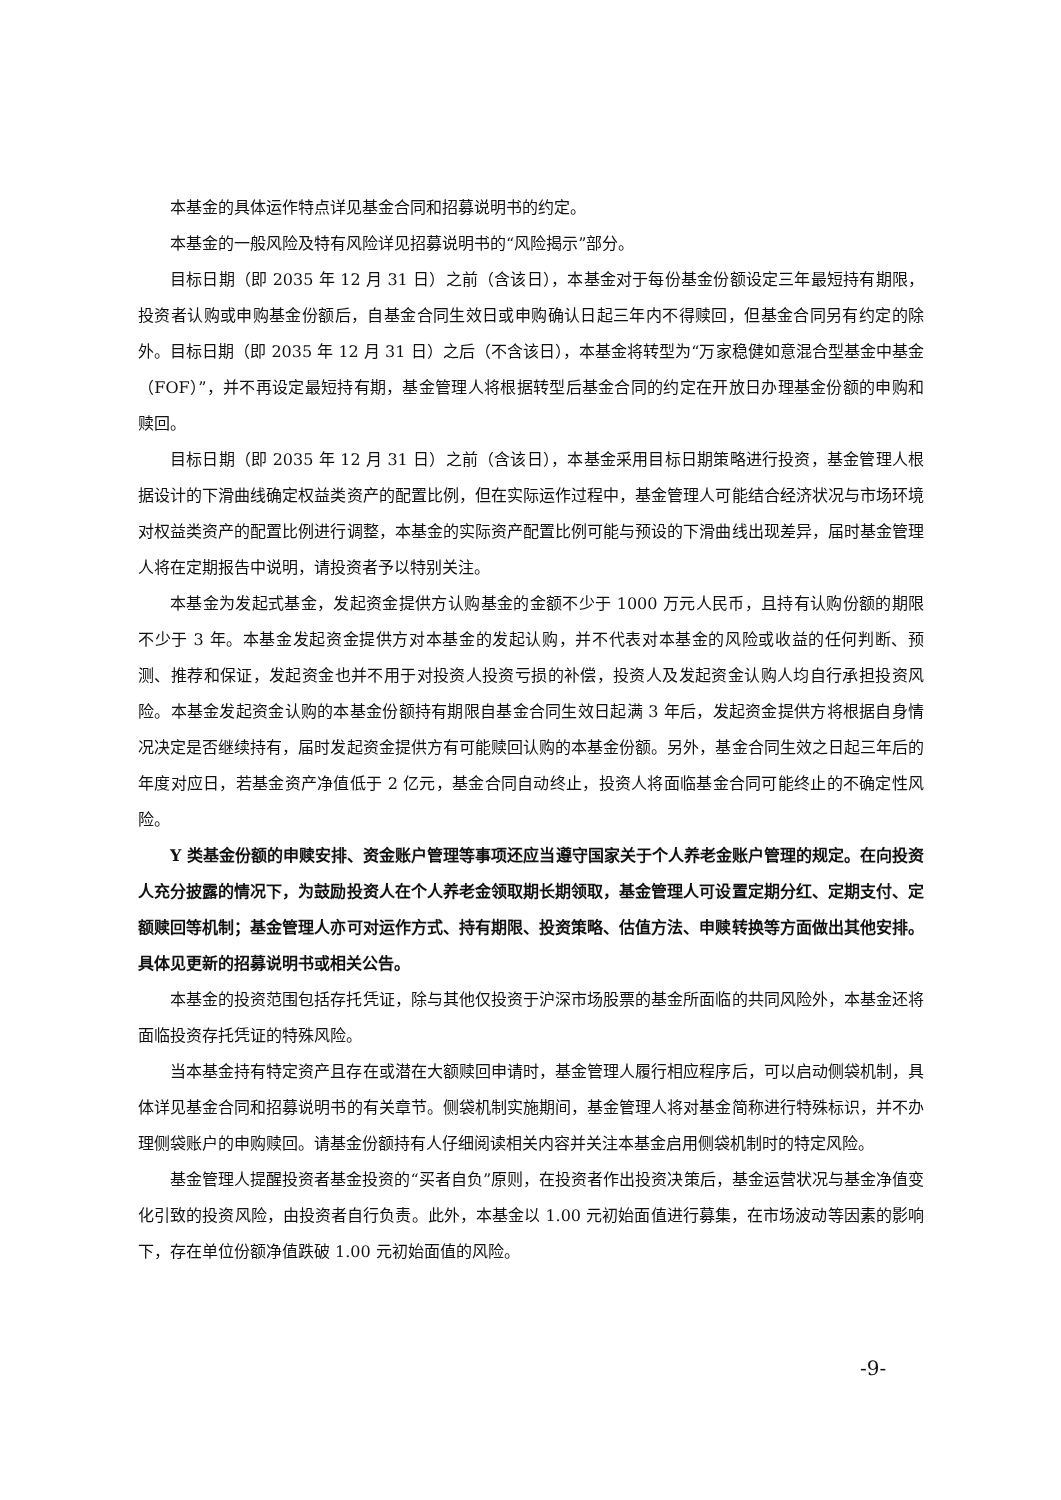本基金的具体运作特点详见基金合同和招募说明书的约定。
本基金的一般风险及特有风险详见招募说明书的“风险揭示”部分。
目标日期（即 2035 年 12 月 31 日）之前（含该日），本基金对于每份基金份额设定三年最短持有期限，投资者认购或申购基金份额后，自基金合同生效日或申购确认日起三年内不得赎回，但基金合同另有约定的除外。目标日期（即 2035 年 12 月 31 日）之后（不含该日），本基金将转型为“万家稳健如意混合型基金中基金（FOF）”，并不再设定最短持有期，基金管理人将根据转型后基金合同的约定在开放日办理基金份额的申购和赎回。
目标日期（即 2035 年 12 月 31 日）之前（含该日），本基金采用目标日期策略进行投资，基金管理人根据设计的下滑曲线确定权益类资产的配置比例，但在实际运作过程中，基金管理人可能结合经济状况与市场环境对权益类资产的配置比例进行调整，本基金的实际资产配置比例可能与预设的下滑曲线出现差异，届时基金管理人将在定期报告中说明，请投资者予以特别关注。
本基金为发起式基金，发起资金提供方认购基金的金额不少于 1000 万元人民币，且持有认购份额的期限不少于 3 年。本基金发起资金提供方对本基金的发起认购，并不代表对本基金的风险或收益的任何判断、预测、推荐和保证，发起资金也并不用于对投资人投资亏损的补偿，投资人及发起资金认购人均自行承担投资风险。本基金发起资金认购的本基金份额持有期限自基金合同生效日起满 3 年后，发起资金提供方将根据自身情况决定是否继续持有，届时发起资金提供方有可能赎回认购的本基金份额。另外，基金合同生效之日起三年后的年度对应日，若基金资产净值低于 2 亿元，基金合同自动终止，投资人将面临基金合同可能终止的不确定性风险。
Y 类基金份额的申赎安排、资金账户管理等事项还应当遵守国家关于个人养老金账户管理的规定。在向投资人充分披露的情况下，为鼓励投资人在个人养老金领取期长期领取，基金管理人可设置定期分红、定期支付、定额赎回等机制；基金管理人亦可对运作方式、持有期限、投资策略、估值方法、申赎转换等方面做出其他安排。具体见更新的招募说明书或相关公告。
本基金的投资范围包括存托凭证，除与其他仅投资于沪深市场股票的基金所面临的共同风险外，本基金还将面临投资存托凭证的特殊风险。
当本基金持有特定资产且存在或潜在大额赎回申请时，基金管理人履行相应程序后，可以启动侧袋机制，具体详见基金合同和招募说明书的有关章节。侧袋机制实施期间，基金管理人将对基金简称进行特殊标识，并不办理侧袋账户的申购赎回。请基金份额持有人仔细阅读相关内容并关注本基金启用侧袋机制时的特定风险。
基金管理人提醒投资者基金投资的“买者自负”原则，在投资者作出投资决策后，基金运营状况与基金净值变化引致的投资风险，由投资者自行负责。此外，本基金以 1.00 元初始面值进行募集，在市场波动等因素的影响下，存在单位份额净值跌破 1.00 元初始面值的风险。
-9-